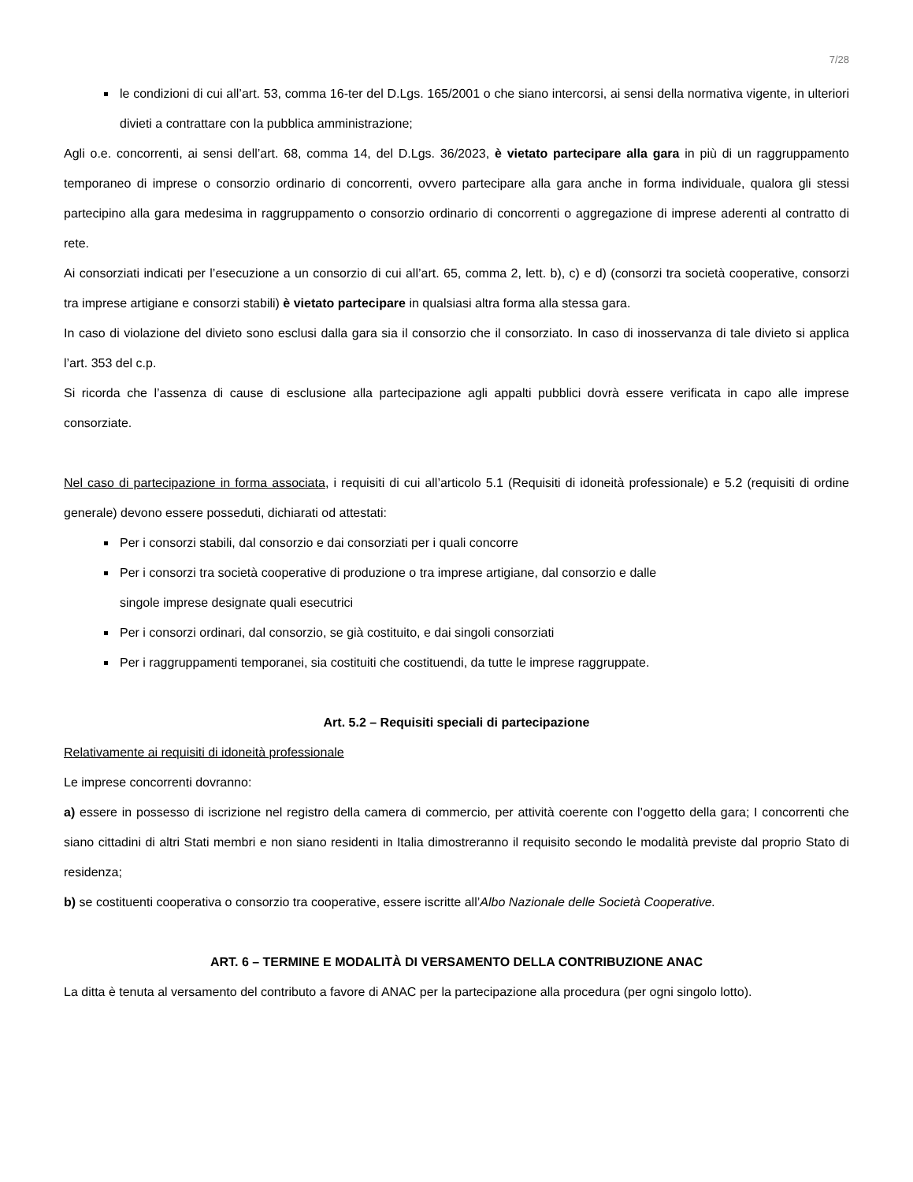7/28
le condizioni di cui all’art. 53, comma 16-ter del D.Lgs. 165/2001 o che siano intercorsi, ai sensi della normativa vigente, in ulteriori divieti a contrattare con la pubblica amministrazione;
Agli o.e. concorrenti, ai sensi dell’art. 68, comma 14, del D.Lgs. 36/2023, è vietato partecipare alla gara in più di un raggruppamento temporaneo di imprese o consorzio ordinario di concorrenti, ovvero partecipare alla gara anche in forma individuale, qualora gli stessi partecipino alla gara medesima in raggruppamento o consorzio ordinario di concorrenti o aggregazione di imprese aderenti al contratto di rete.
Ai consorziati indicati per l’esecuzione a un consorzio di cui all’art. 65, comma 2, lett. b), c) e d) (consorzi tra società cooperative, consorzi tra imprese artigiane e consorzi stabili) è vietato partecipare in qualsiasi altra forma alla stessa gara.
In caso di violazione del divieto sono esclusi dalla gara sia il consorzio che il consorziato. In caso di inosservanza di tale divieto si applica l’art. 353 del c.p.
Si ricorda che l’assenza di cause di esclusione alla partecipazione agli appalti pubblici dovrà essere verificata in capo alle imprese consorziate.
Nel caso di partecipazione in forma associata, i requisiti di cui all’articolo 5.1 (Requisiti di idoneità professionale) e 5.2 (requisiti di ordine generale) devono essere posseduti, dichiarati od attestati:
Per i consorzi stabili, dal consorzio e dai consorziati per i quali concorre
Per i consorzi tra società cooperative di produzione o tra imprese artigiane, dal consorzio e dalle
singole imprese designate quali esecutrici
Per i consorzi ordinari, dal consorzio, se già costituito, e dai singoli consorziati
Per i raggruppamenti temporanei, sia costituiti che costituendi, da tutte le imprese raggruppate.
Art. 5.2 – Requisiti speciali di partecipazione
Relativamente ai requisiti di idoneità professionale
Le imprese concorrenti dovranno:
a) essere in possesso di iscrizione nel registro della camera di commercio, per attività coerente con l’oggetto della gara; I concorrenti che siano cittadini di altri Stati membri e non siano residenti in Italia dimostreranno il requisito secondo le modalità previste dal proprio Stato di residenza;
b) se costituenti cooperativa o consorzio tra cooperative, essere iscritte all’Albo Nazionale delle Società Cooperative.
ART. 6 – TERMINE E MODALITÀ DI VERSAMENTO DELLA CONTRIBUZIONE ANAC
La ditta è tenuta al versamento del contributo a favore di ANAC per la partecipazione alla procedura (per ogni singolo lotto).